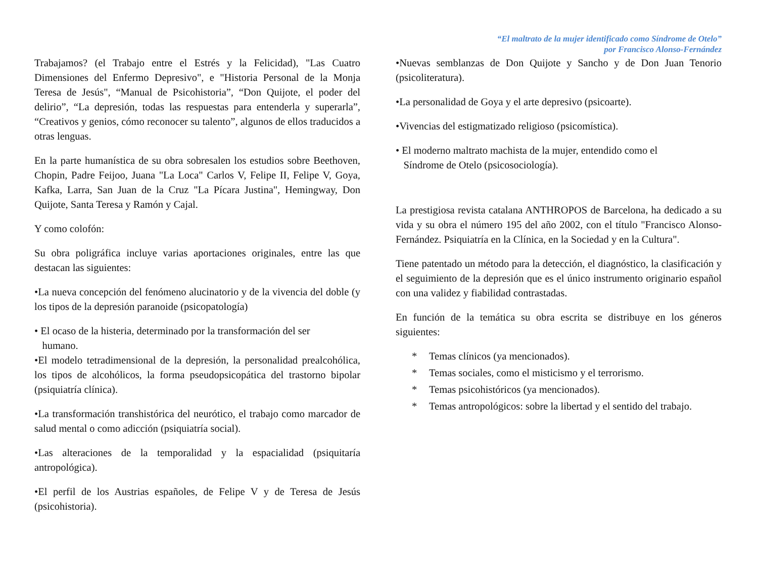“El maltrato de la mujer identificado como Síndrome de Otelo”
por Francisco Alonso-Fernández
Trabajamos? (el Trabajo entre el Estrés y la Felicidad), "Las Cuatro Dimensiones del Enfermo Depresivo", e "Historia Personal de la Monja Teresa de Jesús", “Manual de Psicohistoria”, “Don Quijote, el poder del delirio”, “La depresión, todas las respuestas para entenderla y superarla”, “Creativos y genios, cómo reconocer su talento”, algunos de ellos traducidos a otras lenguas.
En la parte humanística de su obra sobresalen los estudios sobre Beethoven, Chopin, Padre Feijoo, Juana "La Loca" Carlos V, Felipe II, Felipe V, Goya, Kafka, Larra, San Juan de la Cruz "La Pícara Justina", Hemingway, Don Quijote, Santa Teresa y Ramón y Cajal.
Y como colofón:
Su obra poligráfica incluye varias aportaciones originales, entre las que destacan las siguientes:
•La nueva concepción del fenómeno alucinatorio y de la vivencia del doble (y los tipos de la depresión paranoide (psicopatología)
• El ocaso de la histeria, determinado por la transformación del ser
humano.
•El modelo tetradimensional de la depresión, la personalidad prealcohólica, los tipos de alcohólicos, la forma pseudopsicopática del trastorno bipolar (psiquiatría clínica).
•La transformación transhistórica del neurótico, el trabajo como marcador de salud mental o como adicción (psiquiatría social).
•Las alteraciones de la temporalidad y la espacialidad (psiquitaría antropológica).
•El perfil de los Austrias españoles, de Felipe V y de Teresa de Jesús (psicohistoria).
•Nuevas semblanzas de Don Quijote y Sancho y de Don Juan Tenorio (psicoliteratura).
•La personalidad de Goya y el arte depresivo (psicoarte).
•Vivencias del estigmatizado religioso (psicomística).
• El moderno maltrato machista de la mujer, entendido como el
Síndrome de Otelo (psicosociología).
La prestigiosa revista catalana ANTHROPOS de Barcelona, ha dedicado a su vida y su obra el número 195 del año 2002, con el título "Francisco Alonso-Fernández. Psiquiatría en la Clínica, en la Sociedad y en la Cultura".
Tiene patentado un método para la detección, el diagnóstico, la clasificación y el seguimiento de la depresión que es el único instrumento originario español con una validez y fiabilidad contrastadas.
En función de la temática su obra escrita se distribuye en los géneros siguientes:
* Temas clínicos (ya mencionados).
* Temas sociales, como el misticismo y el terrorismo.
* Temas psicohistóricos (ya mencionados).
* Temas antropológicos: sobre la libertad y el sentido del trabajo.